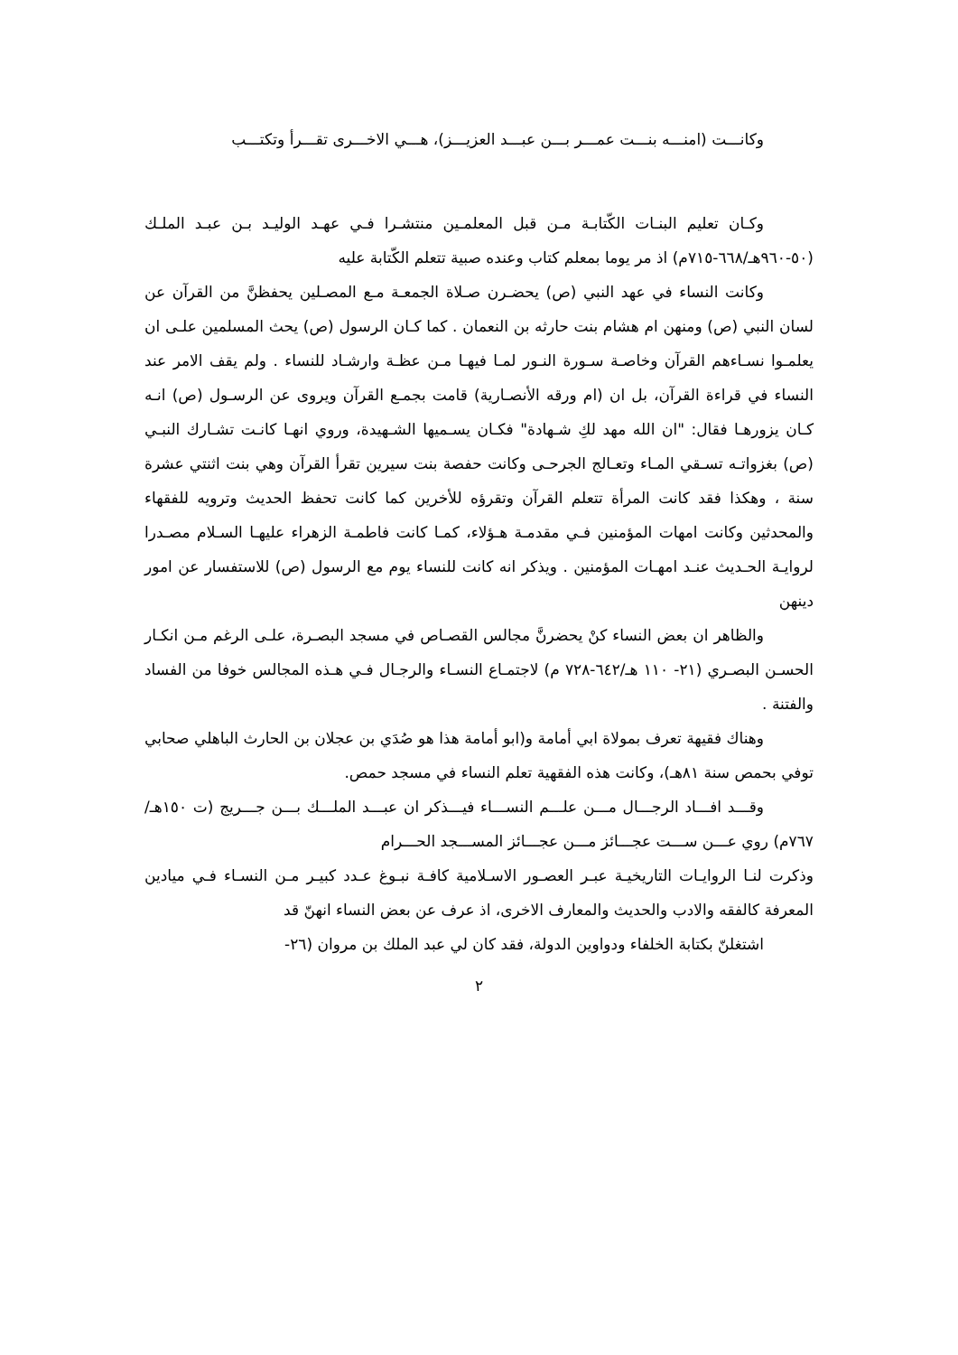وكانـــت (امنـــه بنـــت عمـــر بـــن عبـــد العزيـــز)، هـــي الاخـــرى تقـــرأ وتكتـــب
وكـان تعليم البنـات الكّتابـة مـن قبل المعلمـين منتشـرا فـي عهـد الوليـد بـن عبـد الملـك (٥٠-٩٦٠هـ/٦٦٨-٧١٥م) اذ مر يوما بمعلم كتاب وعنده صبية تتعلم الكّتابة عليه
وكانت النساء في عهد النبي (ص) يحضـرن صـلاة الجمعـة مـع المصـلين يحفظنَّ من القرآن عن لسان النبي (ص) ومنهن ام هشام بنت حارثه بن النعمان . كما كـان الرسول (ص) يحث المسلمين علـى ان يعلمـوا نسـاءهم القرآن وخاصـة سـورة النـور لمـا فيهـا مـن عظـة وارشـاد للنساء . ولم يقف الامر عند النساء في قراءة القرآن، بل ان (ام ورقه الأنصـارية) قامت بجمـع القرآن ويروى عن الرسـول (ص) انـه كـان يزورهـا فقال: "ان الله مهد لكِ شـهادة" فكـان يسـميها الشـهيدة، وروي انهـا كانـت تشـارك النبـي (ص) بغزواتـه تسـقي المـاء وتعـالج الجرحـى وكانت حفصة بنت سيرين تقرأ القرآن وهي بنت اثنتي عشرة سنة ، وهكذا فقد كانت المرأة تتعلم القرآن وتقرؤه للأخرين كما كانت تحفظ الحديث وترويه للفقهاء والمحدثين وكانت امهات المؤمنين فـي مقدمـة هـؤلاء، كمـا كانت فاطمـة الزهراء عليهـا السـلام مصـدرا لروايـة الحـديث عنـد امهـات المؤمنين . ويذكر انه كانت للنساء يوم مع الرسول (ص) للاستفسار عن امور دينهن
والظاهر ان بعض النساء كنْ يحضرنَّ مجالس القصـاص في مسجد البصـرة، علـى الرغم مـن انكـار الحسـن البصـري (٢١- ١١٠ هـ/٦٤٢-٧٢٨ م) لاجتمـاع النسـاء والرجـال فـي هـذه المجالس خوفا من الفساد والفتنة .
وهناك فقيهة تعرف بمولاة ابي أمامة و(ابو أمامة هذا هو صُدَي بن عجلان بن الحارث الباهلي صحابي توفي بحمص سنة ٨١هـ)، وكانت هذه الفقهية تعلم النساء في مسجد حمص.
وقـــد افـــاد الرجـــال مـــن علـــم النســـاء فيـــذكر ان عبـــد الملـــك بـــن جـــريج (ت ١٥٠هـ/٧٦٧م) روي عـــن ســـت عجـــائز مـــن عجـــائز المســـجد الحـــرام
وذكرت لنـا الروايـات التاريخيـة عبـر العصـور الاسـلامية كافـة نبـوغ عـدد كبيـر مـن النسـاء فـي ميادين المعرفة كالفقه والادب والحديث والمعارف الاخرى، اذ عرف عن بعض النساء انهنّ قد
اشتغلنّ بكتابة الخلفاء ودواوين الدولة، فقد كان لي عبد الملك بن مروان (٢٦-
٢